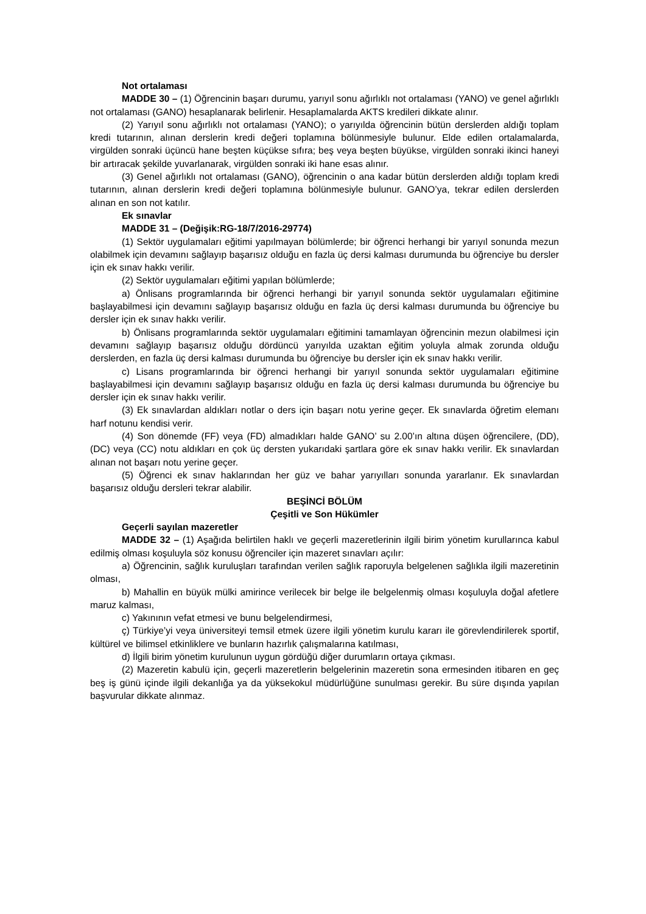Not ortalaması
MADDE 30 – (1) Öğrencinin başarı durumu, yarıyıl sonu ağırlıklı not ortalaması (YANO) ve genel ağırlıklı not ortalaması (GANO) hesaplanarak belirlenir. Hesaplamalarda AKTS kredileri dikkate alınır.
(2) Yarıyıl sonu ağırlıklı not ortalaması (YANO); o yarıyılda öğrencinin bütün derslerden aldığı toplam kredi tutarının, alınan derslerin kredi değeri toplamına bölünmesiyle bulunur. Elde edilen ortalamalarda, virgülden sonraki üçüncü hane beşten küçükse sıfıra; beş veya beşten büyükse, virgülden sonraki ikinci haneyi bir artıracak şekilde yuvarlanarak, virgülden sonraki iki hane esas alınır.
(3) Genel ağırlıklı not ortalaması (GANO), öğrencinin o ana kadar bütün derslerden aldığı toplam kredi tutarının, alınan derslerin kredi değeri toplamına bölünmesiyle bulunur. GANO’ya, tekrar edilen derslerden alınan en son not katılır.
Ek sınavlar
MADDE 31 – (Değişik:RG-18/7/2016-29774)
(1) Sektör uygulamaları eğitimi yapılmayan bölümlerde; bir öğrenci herhangi bir yarıyıl sonunda mezun olabilmek için devamını sağlayıp başarısız olduğu en fazla üç dersi kalması durumunda bu öğrenciye bu dersler için ek sınav hakkı verilir.
(2) Sektör uygulamaları eğitimi yapılan bölümlerde;
a) Önlisans programlarında bir öğrenci herhangi bir yarıyıl sonunda sektör uygulamaları eğitimine başlayabilmesi için devamını sağlayıp başarısız olduğu en fazla üç dersi kalması durumunda bu öğrenciye bu dersler için ek sınav hakkı verilir.
b) Önlisans programlarında sektör uygulamaları eğitimini tamamlayan öğrencinin mezun olabilmesi için devamını sağlayıp başarısız olduğu dördüncü yarıyılda uzaktan eğitim yoluyla almak zorunda olduğu derslerden, en fazla üç dersi kalması durumunda bu öğrenciye bu dersler için ek sınav hakkı verilir.
c) Lisans programlarında bir öğrenci herhangi bir yarıyıl sonunda sektör uygulamaları eğitimine başlayabilmesi için devamını sağlayıp başarısız olduğu en fazla üç dersi kalması durumunda bu öğrenciye bu dersler için ek sınav hakkı verilir.
(3) Ek sınavlardan aldıkları notlar o ders için başarı notu yerine geçer. Ek sınavlarda öğretim elemanı harf notunu kendisi verir.
(4) Son dönemde (FF) veya (FD) almadıkları halde GANO’ su 2.00’ın altına düşen öğrencilere, (DD), (DC) veya (CC) notu aldıkları en çok üç dersten yukarıdaki şartlara göre ek sınav hakkı verilir. Ek sınavlardan alınan not başarı notu yerine geçer.
(5) Öğrenci ek sınav haklarından her güz ve bahar yarıyılları sonunda yararlanır. Ek sınavlardan başarısız olduğu dersleri tekrar alabilir.
BEŞİNCİ BÖLÜM
Çeşitli ve Son Hükümler
Geçerli sayılan mazeretler
MADDE 32 – (1) Aşağıda belirtilen haklı ve geçerli mazeretlerinin ilgili birim yönetim kurullarınca kabul edilmiş olması koşuluyla söz konusu öğrenciler için mazeret sınavları açılır:
a) Öğrencinin, sağlık kuruluşları tarafından verilen sağlık raporuyla belgelenen sağlıkla ilgili mazeretinin olması,
b) Mahallin en büyük mülki amirince verilecek bir belge ile belgelenmiş olması koşuluyla doğal afetlere maruz kalması,
c) Yakınının vefat etmesi ve bunu belgelendirmesi,
ç) Türkiye’yi veya üniversiteyi temsil etmek üzere ilgili yönetim kurulu kararı ile görevlendirilerek sportif, kültürel ve bilimsel etkinliklere ve bunların hazırlık çalışmalarına katılması,
d) İlgili birim yönetim kurulunun uygun gördüğü diğer durumların ortaya çıkması.
(2) Mazeretin kabulü için, geçerli mazeretlerin belgelerinin mazeretin sona ermesinden itibaren en geç beş iş günü içinde ilgili dekanlığa ya da yüksekokul müdürlüğüne sunulması gerekir. Bu süre dışında yapılan başvurular dikkate alınmaz.